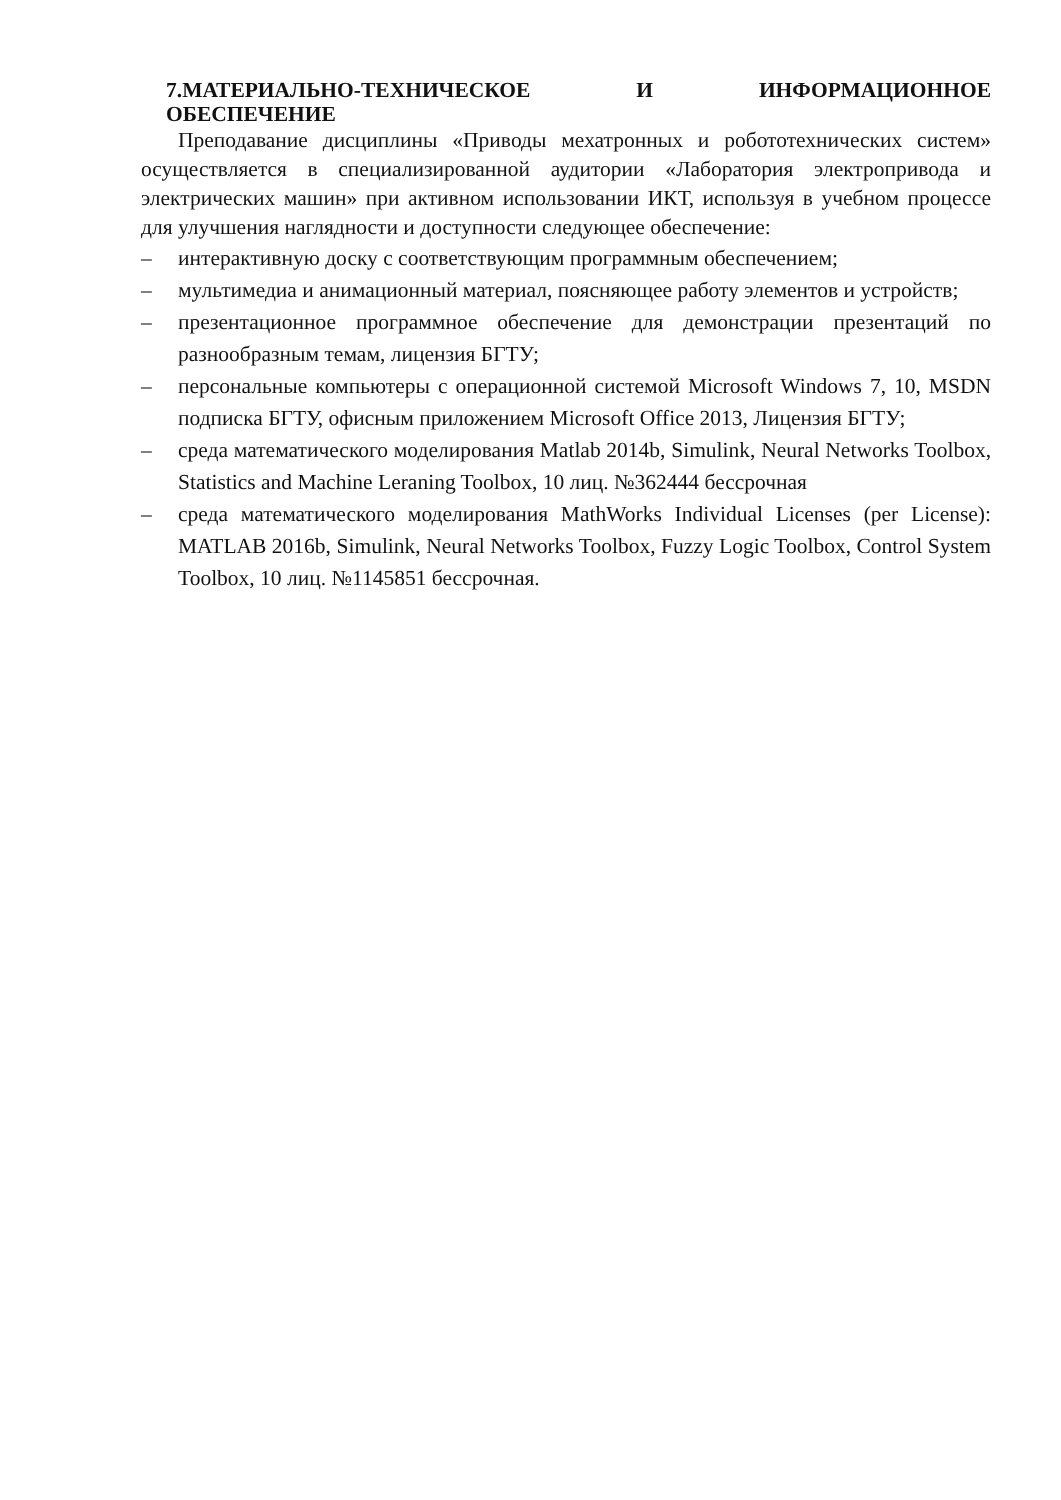7.МАТЕРИАЛЬНО-ТЕХНИЧЕСКОЕ И ИНФОРМАЦИОННОЕ
ОБЕСПЕЧЕНИЕ
Преподавание дисциплины «Приводы мехатронных и робототехнических систем» осуществляется в специализированной аудитории «Лаборатория электропривода и электрических машин» при активном использовании ИКТ, используя в учебном процессе для улучшения наглядности и доступности следующее обеспечение:
– интерактивную доску с соответствующим программным обеспечением;
– мультимедиа и анимационный материал, поясняющее работу элементов и устройств;
– презентационное программное обеспечение для демонстрации презентаций по разнообразным темам, лицензия БГТУ;
– персональные компьютеры с операционной системой Microsoft Windows 7, 10, MSDN подписка БГТУ, офисным приложением Microsoft Office 2013, Лицензия БГТУ;
– среда математического моделирования Matlab 2014b, Simulink, Neural Networks Toolbox, Statistics and Machine Leraning Toolbox, 10 лиц. №362444 бессрочная
– среда математического моделирования MathWorks Individual Licenses (per License): MATLAB 2016b, Simulink, Neural Networks Toolbox, Fuzzy Logic Toolbox, Control System Toolbox, 10 лиц. №1145851 бессрочная.